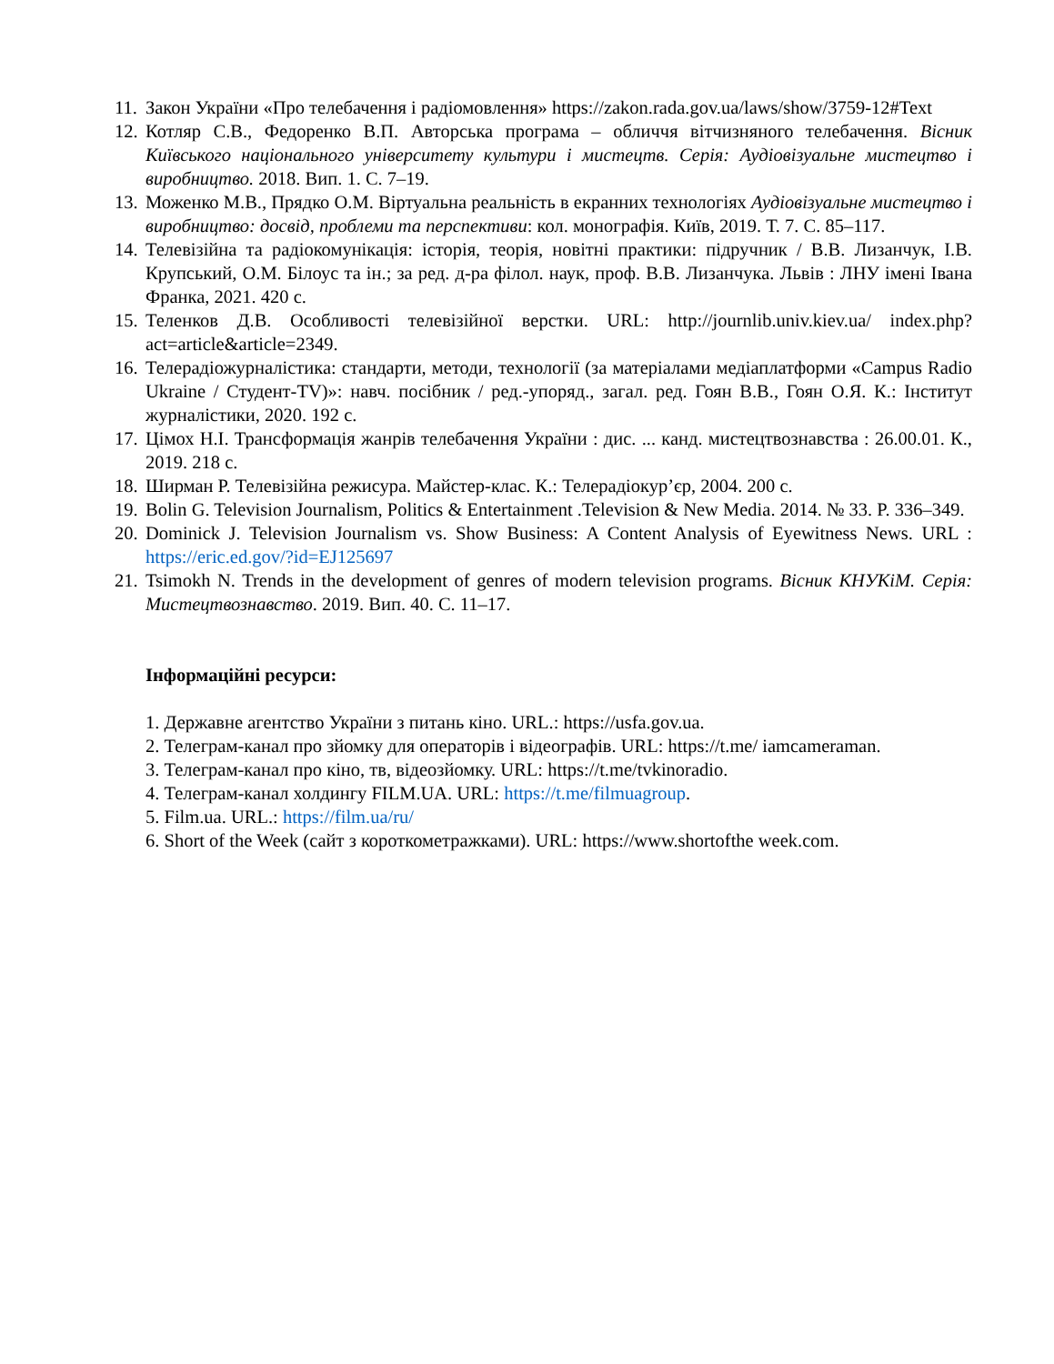11. Закон України «Про телебачення і радіомовлення» https://zakon.rada.gov.ua/laws/show/3759-12#Text
12. Котляр С.В., Федоренко В.П. Авторська програма – обличчя вітчизняного телебачення. Вісник Київського національного університету культури і мистецтв. Серія: Аудіовізуальне мистецтво і виробництво. 2018. Вип. 1. С. 7–19.
13. Моженко М.В., Прядко О.М. Віртуальна реальність в екранних технологіях Аудіовізуальне мистецтво і виробництво: досвід, проблеми та перспективи: кол. монографія. Київ, 2019. Т. 7. С. 85–117.
14. Телевізійна та радіокомунікація: історія, теорія, новітні практики: підручник / В.В. Лизанчук, І.В. Крупський, О.М. Білоус та ін.; за ред. д-ра філол. наук, проф. В.В. Лизанчука. Львів : ЛНУ імені Івана Франка, 2021. 420 с.
15. Теленков Д.В. Особливості телевізійної верстки. URL: http://journlib.univ.kiev.ua/ index.php?act=article&article=2349.
16. Телерадіожурналістика: стандарти, методи, технології (за матеріалами медіаплатформи «Campus Radio Ukraine / Студент-TV)»: навч. посібник / ред.-упоряд., загал. ред. Гоян В.В., Гоян О.Я. К.: Інститут журналістики, 2020. 192 с.
17. Цімох Н.І. Трансформація жанрів телебачення України : дис. ... канд. мистецтвознавства : 26.00.01. К., 2019. 218 с.
18. Ширман Р. Телевізійна режисура. Майстер-клас. К.: Телерадіокур’єр, 2004. 200 с.
19. Bolin G. Television Journalism, Politics & Entertainment .Television & New Media. 2014. № 33. P. 336–349.
20. Dominick J. Television Journalism vs. Show Business: A Content Analysis of Eyewitness News. URL : https://eric.ed.gov/?id=EJ125697
21. Tsimokh N. Trends in the development of genres of modern television programs. Вісник КНУКіМ. Серія: Мистецтвознавство. 2019. Вип. 40. С. 11–17.
Інформаційні ресурси:
1. Державне агентство України з питань кіно. URL.: https://usfa.gov.ua.
2. Телеграм-канал про зйомку для операторів і відеографів. URL: https://t.me/ iamcameraman.
3. Телеграм-канал про кіно, тв, відеозйомку. URL: https://t.me/tvkinoradio.
4. Телеграм-канал холдингу FILM.UA. URL: https://t.me/filmuagroup.
5. Film.ua. URL.: https://film.ua/ru/
6. Short of the Week (сайт з короткометражками). URL: https://www.shortofthe week.com.